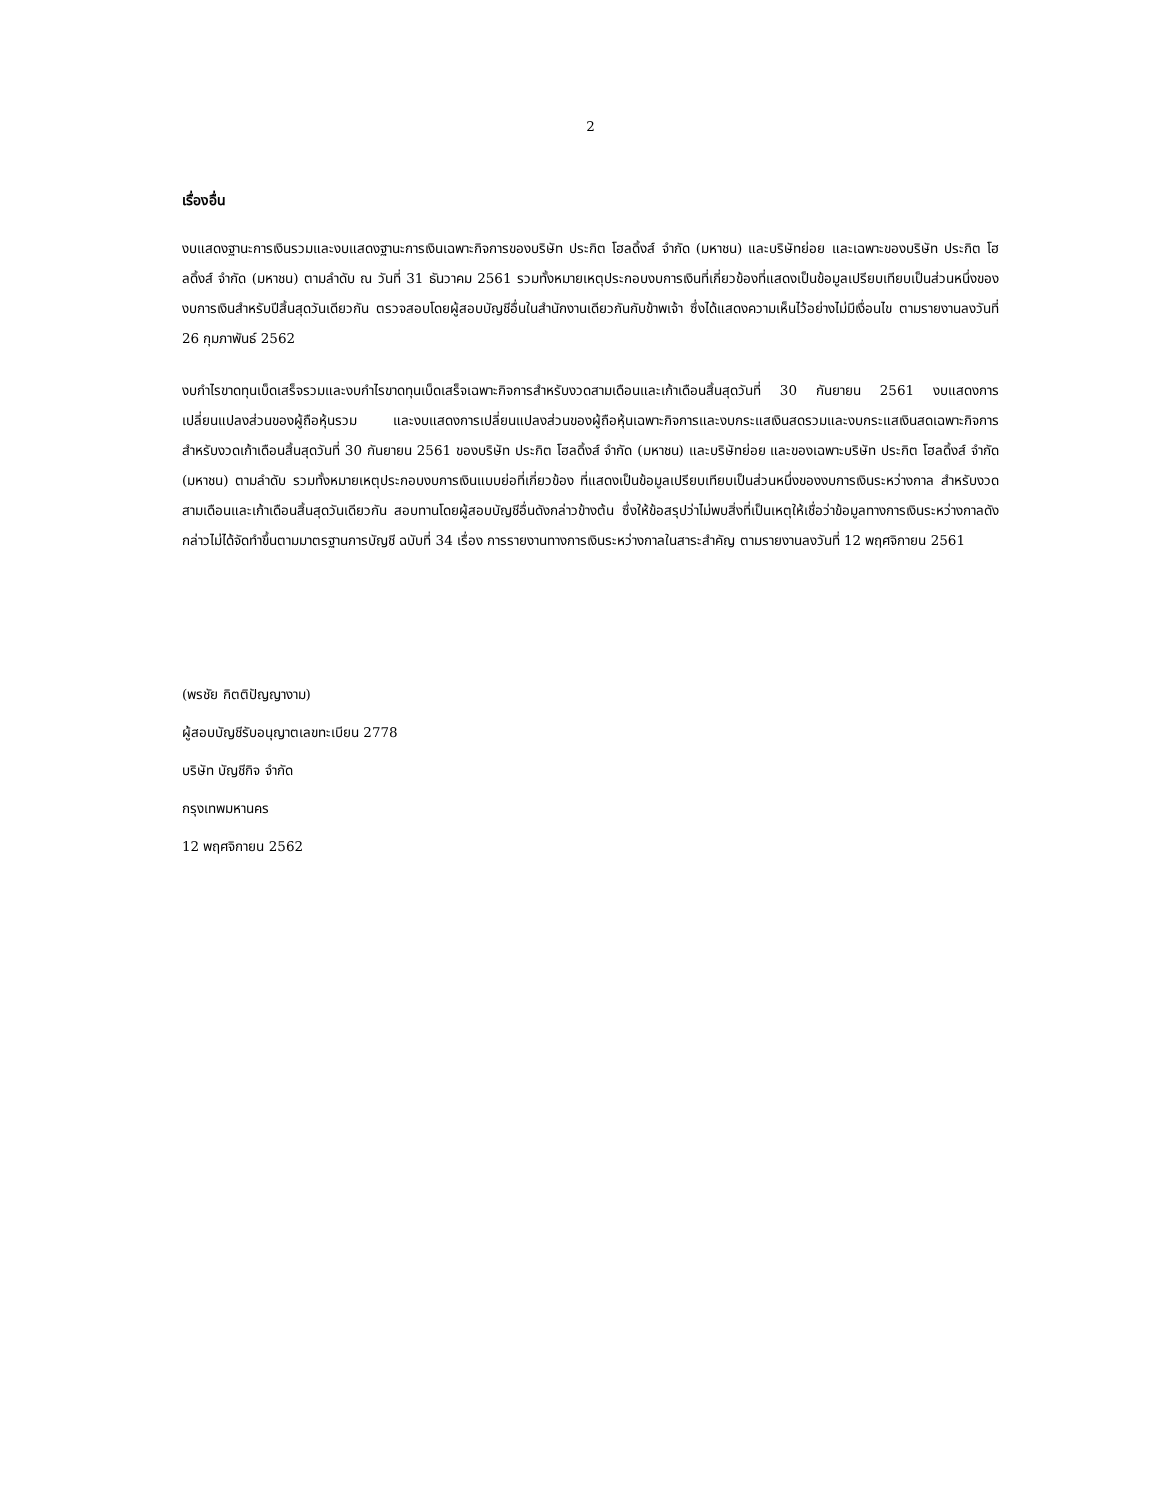2
เรื่องอื่น
งบแสดงฐานะการเงินรวมและงบแสดงฐานะการเงินเฉพาะกิจการของบริษัท ประกิต โฮลดิ้งส์ จำกัด (มหาชน) และบริษัทย่อย และเฉพาะของบริษัท ประกิต โฮลดิ้งส์ จำกัด (มหาชน) ตามลำดับ ณ วันที่ 31 ธันวาคม 2561 รวมทั้งหมายเหตุประกอบงบการเงินที่เกี่ยวข้องที่แสดงเป็นข้อมูลเปรียบเทียบเป็นส่วนหนึ่งของงบการเงินสำหรับปีสิ้นสุดวันเดียวกัน ตรวจสอบโดยผู้สอบบัญชีอื่นในสำนักงานเดียวกันกับข้าพเจ้า ซึ่งได้แสดงความเห็นไว้อย่างไม่มีเงื่อนไข ตามรายงานลงวันที่ 26 กุมภาพันธ์ 2562
งบกำไรขาดทุนเบ็ดเสร็จรวมและงบกำไรขาดทุนเบ็ดเสร็จเฉพาะกิจการสำหรับงวดสามเดือนและเก้าเดือนสิ้นสุดวันที่ 30 กันยายน 2561 งบแสดงการเปลี่ยนแปลงส่วนของผู้ถือหุ้นรวม และงบแสดงการเปลี่ยนแปลงส่วนของผู้ถือหุ้นเฉพาะกิจการและงบกระแสเงินสดรวมและงบกระแสเงินสดเฉพาะกิจการสำหรับงวดเก้าเดือนสิ้นสุดวันที่ 30 กันยายน 2561 ของบริษัท ประกิต โฮลดิ้งส์ จำกัด (มหาชน) และบริษัทย่อย และของเฉพาะบริษัท ประกิต โฮลดิ้งส์ จำกัด (มหาชน) ตามลำดับ รวมทั้งหมายเหตุประกอบงบการเงินแบบย่อที่เกี่ยวข้อง ที่แสดงเป็นข้อมูลเปรียบเทียบเป็นส่วนหนึ่งของงบการเงินระหว่างกาล สำหรับงวดสามเดือนและเก้าเดือนสิ้นสุดวันเดียวกัน สอบทานโดยผู้สอบบัญชีอื่นดังกล่าวข้างต้น ซึ่งให้ข้อสรุปว่าไม่พบสิ่งที่เป็นเหตุให้เชื่อว่าข้อมูลทางการเงินระหว่างกาลดังกล่าวไม่ได้จัดทำขึ้นตามมาตรฐานการบัญชี ฉบับที่ 34 เรื่อง การรายงานทางการเงินระหว่างกาลในสาระสำคัญ ตามรายงานลงวันที่ 12 พฤศจิกายน 2561
(พรชัย กิตติปัญญางาม)
ผู้สอบบัญชีรับอนุญาตเลขทะเบียน 2778
บริษัท บัญชีกิจ จำกัด
กรุงเทพมหานคร
12 พฤศจิกายน 2562